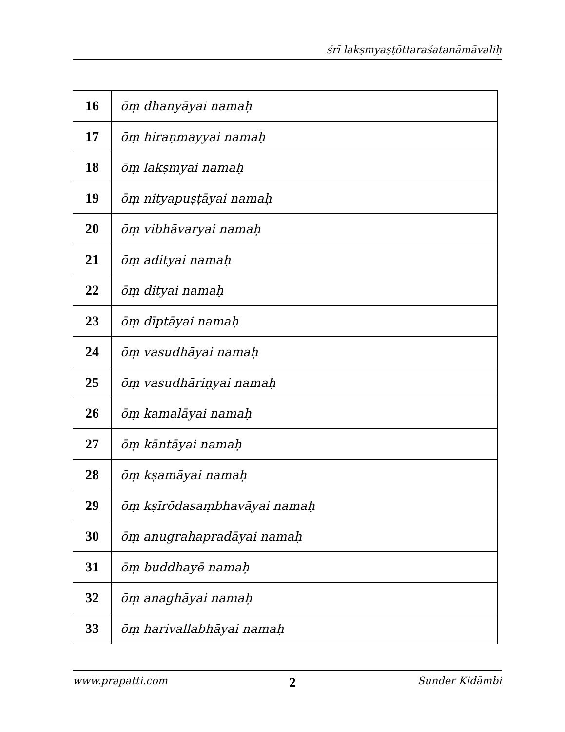śrī lakṣmyaṣṭōttaraśatanāmāvaliḥ
| 16 | ōṃ dhanyāyai namaḥ |
| 17 | ōṃ hiraṇmayyai namaḥ |
| 18 | ōṃ lakṣmyai namaḥ |
| 19 | ōṃ nityapuṣṭāyai namaḥ |
| 20 | ōṃ vibhāvaryai namaḥ |
| 21 | ōṃ adityai namaḥ |
| 22 | ōṃ dityai namaḥ |
| 23 | ōṃ dīptāyai namaḥ |
| 24 | ōṃ vasudhāyai namaḥ |
| 25 | ōṃ vasudhāriṇyai namaḥ |
| 26 | ōṃ kamalāyai namaḥ |
| 27 | ōṃ kāntāyai namaḥ |
| 28 | ōṃ kṣamāyai namaḥ |
| 29 | ōṃ kṣīrōdasaṃbhavāyai namaḥ |
| 30 | ōṃ anugrahapradāyai namaḥ |
| 31 | ōṃ buddhayē namaḥ |
| 32 | ōṃ anaghāyai namaḥ |
| 33 | ōṃ harivallabhāyai namaḥ |
www.prapatti.com 2 Sunder Kidāmbi